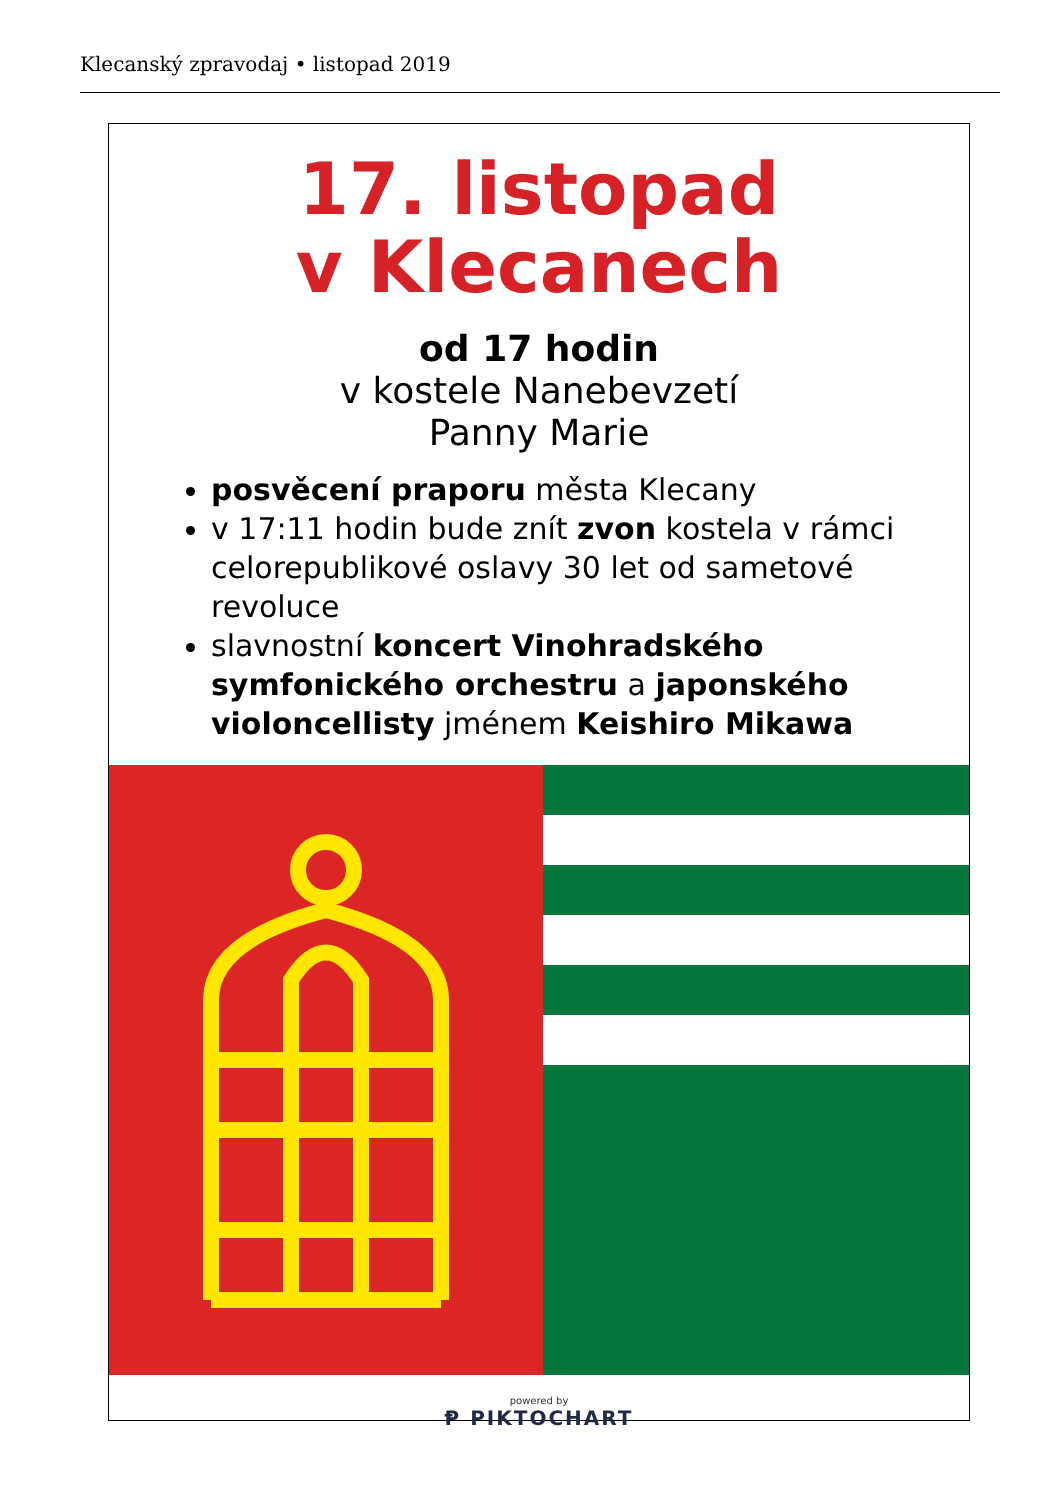Klecanský zpravodaj • listopad 2019
17. listopad
v Klecanech
od 17 hodin
v kostele Nanebevzetí
Panny Marie
posvěcení praporu města Klecany
v 17:11 hodin bude znít zvon kostela v rámci celorepublikové oslavy 30 let od sametové revoluce
slavnostní koncert Vinohradského symfonického orchestru a japonského violoncellisty jménem Keishiro Mikawa
powered by
Ᵽ PIKTOCHART